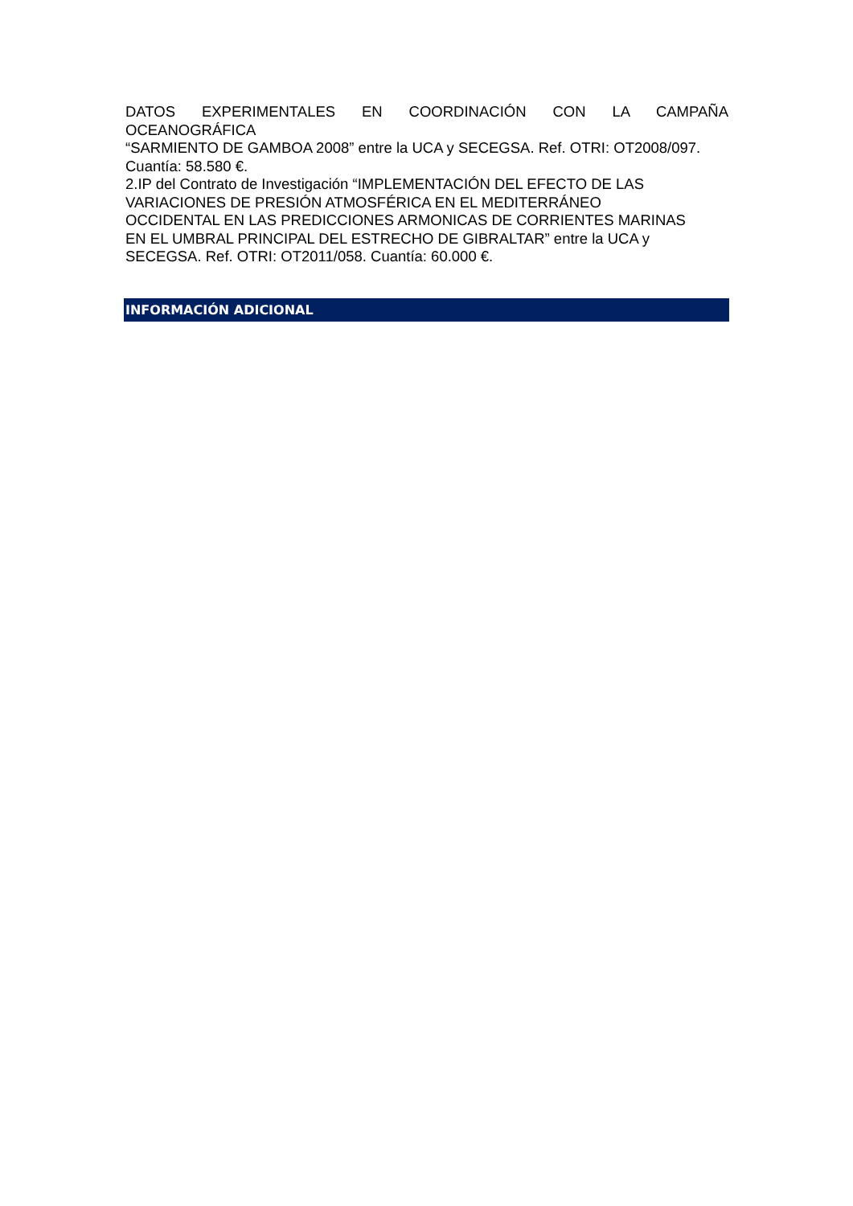DATOS EXPERIMENTALES EN COORDINACIÓN CON LA CAMPAÑA
OCEANOGRÁFICA
“SARMIENTO DE GAMBOA 2008” entre la UCA y SECEGSA. Ref. OTRI: OT2008/097. Cuantía: 58.580 €.
2.IP del Contrato de Investigación “IMPLEMENTACIÓN DEL EFECTO DE LAS
VARIACIONES DE PRESIÓN ATMOSFÉRICA EN EL MEDITERRÁNEO
OCCIDENTAL EN LAS PREDICCIONES ARMONICAS DE CORRIENTES MARINAS
EN EL UMBRAL PRINCIPAL DEL ESTRECHO DE GIBRALTAR” entre la UCA y
SECEGSA. Ref. OTRI: OT2011/058. Cuantía: 60.000 €.
INFORMACIÓN ADICIONAL